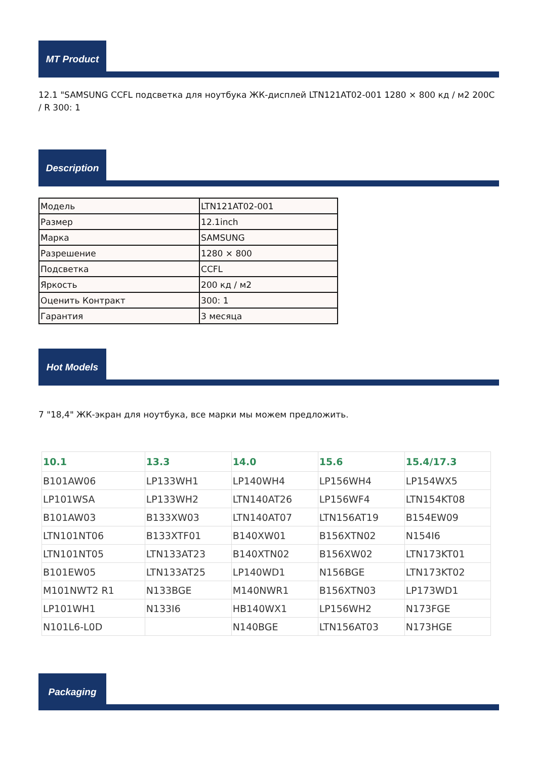MT Product
12.1 "SAMSUNG CCFL подсветка для ноутбука ЖК-дисплей LTN121AT02-001 1280 × 800 кд / м2 200C / R 300: 1
Description
| Модель | LTN121AT02-001 |
| Размер | 12.1inch |
| Марка | SAMSUNG |
| Разрешение | 1280 × 800 |
| Подсветка | CCFL |
| Яркость | 200 кд / м2 |
| Оценить Контракт | 300: 1 |
| Гарантия | 3 месяца |
Hot Models
7 "18,4" ЖК-экран для ноутбука, все марки мы можем предложить.
| 10.1 | 13.3 | 14.0 | 15.6 | 15.4/17.3 |
| --- | --- | --- | --- | --- |
| B101AW06 | LP133WH1 | LP140WH4 | LP156WH4 | LP154WX5 |
| LP101WSA | LP133WH2 | LTN140AT26 | LP156WF4 | LTN154KT08 |
| B101AW03 | B133XW03 | LTN140AT07 | LTN156AT19 | B154EW09 |
| LTN101NT06 | B133XTF01 | B140XW01 | B156XTN02 | N154I6 |
| LTN101NT05 | LTN133AT23 | B140XTN02 | B156XW02 | LTN173KT01 |
| B101EW05 | LTN133AT25 | LP140WD1 | N156BGE | LTN173KT02 |
| M101NWT2 R1 | N133BGE | M140NWR1 | B156XTN03 | LP173WD1 |
| LP101WH1 | N133I6 | HB140WX1 | LP156WH2 | N173FGE |
| N101L6-L0D | | N140BGE | LTN156AT03 | N173HGE |
Packaging